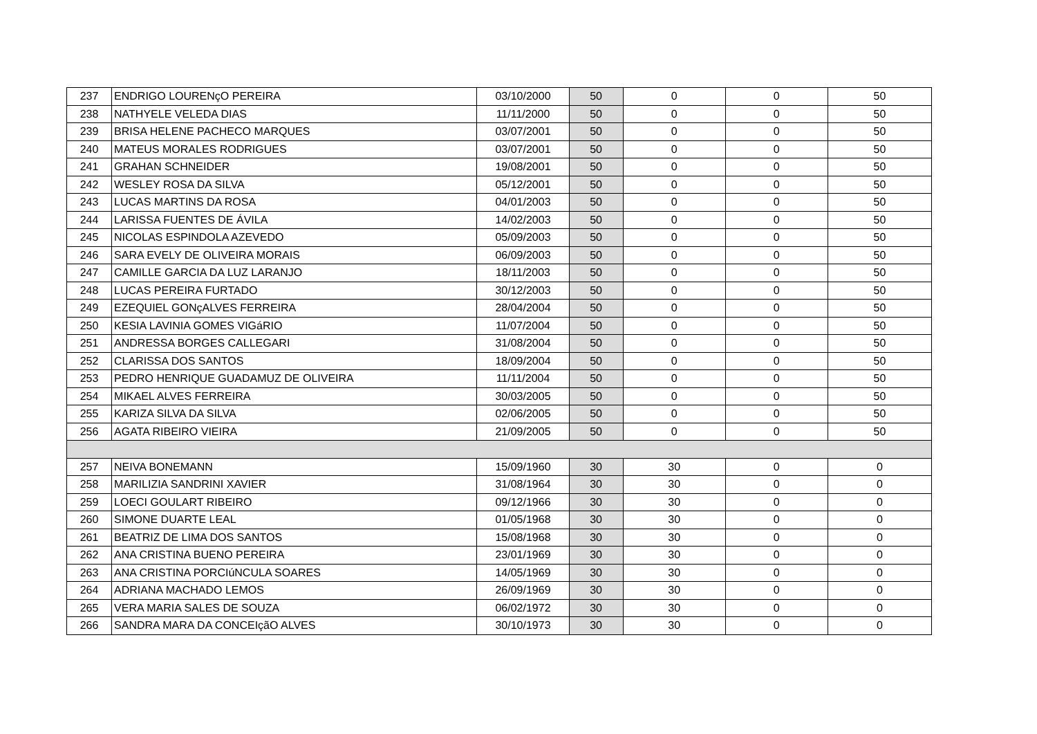| 237 | ENDRIGO LOURENçO PEREIRA | 03/10/2000 | 50 | 0 | 0 | 50 |
| 238 | NATHYELE VELEDA DIAS | 11/11/2000 | 50 | 0 | 0 | 50 |
| 239 | BRISA HELENE PACHECO MARQUES | 03/07/2001 | 50 | 0 | 0 | 50 |
| 240 | MATEUS MORALES RODRIGUES | 03/07/2001 | 50 | 0 | 0 | 50 |
| 241 | GRAHAN SCHNEIDER | 19/08/2001 | 50 | 0 | 0 | 50 |
| 242 | WESLEY ROSA DA SILVA | 05/12/2001 | 50 | 0 | 0 | 50 |
| 243 | LUCAS MARTINS DA ROSA | 04/01/2003 | 50 | 0 | 0 | 50 |
| 244 | LARISSA FUENTES DE ÁVILA | 14/02/2003 | 50 | 0 | 0 | 50 |
| 245 | NICOLAS ESPINDOLA AZEVEDO | 05/09/2003 | 50 | 0 | 0 | 50 |
| 246 | SARA EVELY DE OLIVEIRA MORAIS | 06/09/2003 | 50 | 0 | 0 | 50 |
| 247 | CAMILLE GARCIA DA LUZ LARANJO | 18/11/2003 | 50 | 0 | 0 | 50 |
| 248 | LUCAS PEREIRA FURTADO | 30/12/2003 | 50 | 0 | 0 | 50 |
| 249 | EZEQUIEL GONçALVES FERREIRA | 28/04/2004 | 50 | 0 | 0 | 50 |
| 250 | KESIA LAVINIA GOMES VIGáRIO | 11/07/2004 | 50 | 0 | 0 | 50 |
| 251 | ANDRESSA BORGES CALLEGARI | 31/08/2004 | 50 | 0 | 0 | 50 |
| 252 | CLARISSA DOS SANTOS | 18/09/2004 | 50 | 0 | 0 | 50 |
| 253 | PEDRO HENRIQUE GUADAMUZ DE OLIVEIRA | 11/11/2004 | 50 | 0 | 0 | 50 |
| 254 | MIKAEL ALVES FERREIRA | 30/03/2005 | 50 | 0 | 0 | 50 |
| 255 | KARIZA SILVA DA SILVA | 02/06/2005 | 50 | 0 | 0 | 50 |
| 256 | AGATA RIBEIRO VIEIRA | 21/09/2005 | 50 | 0 | 0 | 50 |
| 257 | NEIVA BONEMANN | 15/09/1960 | 30 | 30 | 0 | 0 |
| 258 | MARILIZIA SANDRINI XAVIER | 31/08/1964 | 30 | 30 | 0 | 0 |
| 259 | LOECI GOULART RIBEIRO | 09/12/1966 | 30 | 30 | 0 | 0 |
| 260 | SIMONE DUARTE LEAL | 01/05/1968 | 30 | 30 | 0 | 0 |
| 261 | BEATRIZ DE LIMA DOS SANTOS | 15/08/1968 | 30 | 30 | 0 | 0 |
| 262 | ANA CRISTINA BUENO PEREIRA | 23/01/1969 | 30 | 30 | 0 | 0 |
| 263 | ANA CRISTINA PORCIúNCULA SOARES | 14/05/1969 | 30 | 30 | 0 | 0 |
| 264 | ADRIANA MACHADO LEMOS | 26/09/1969 | 30 | 30 | 0 | 0 |
| 265 | VERA MARIA SALES DE SOUZA | 06/02/1972 | 30 | 30 | 0 | 0 |
| 266 | SANDRA MARA DA CONCEIçãO ALVES | 30/10/1973 | 30 | 30 | 0 | 0 |